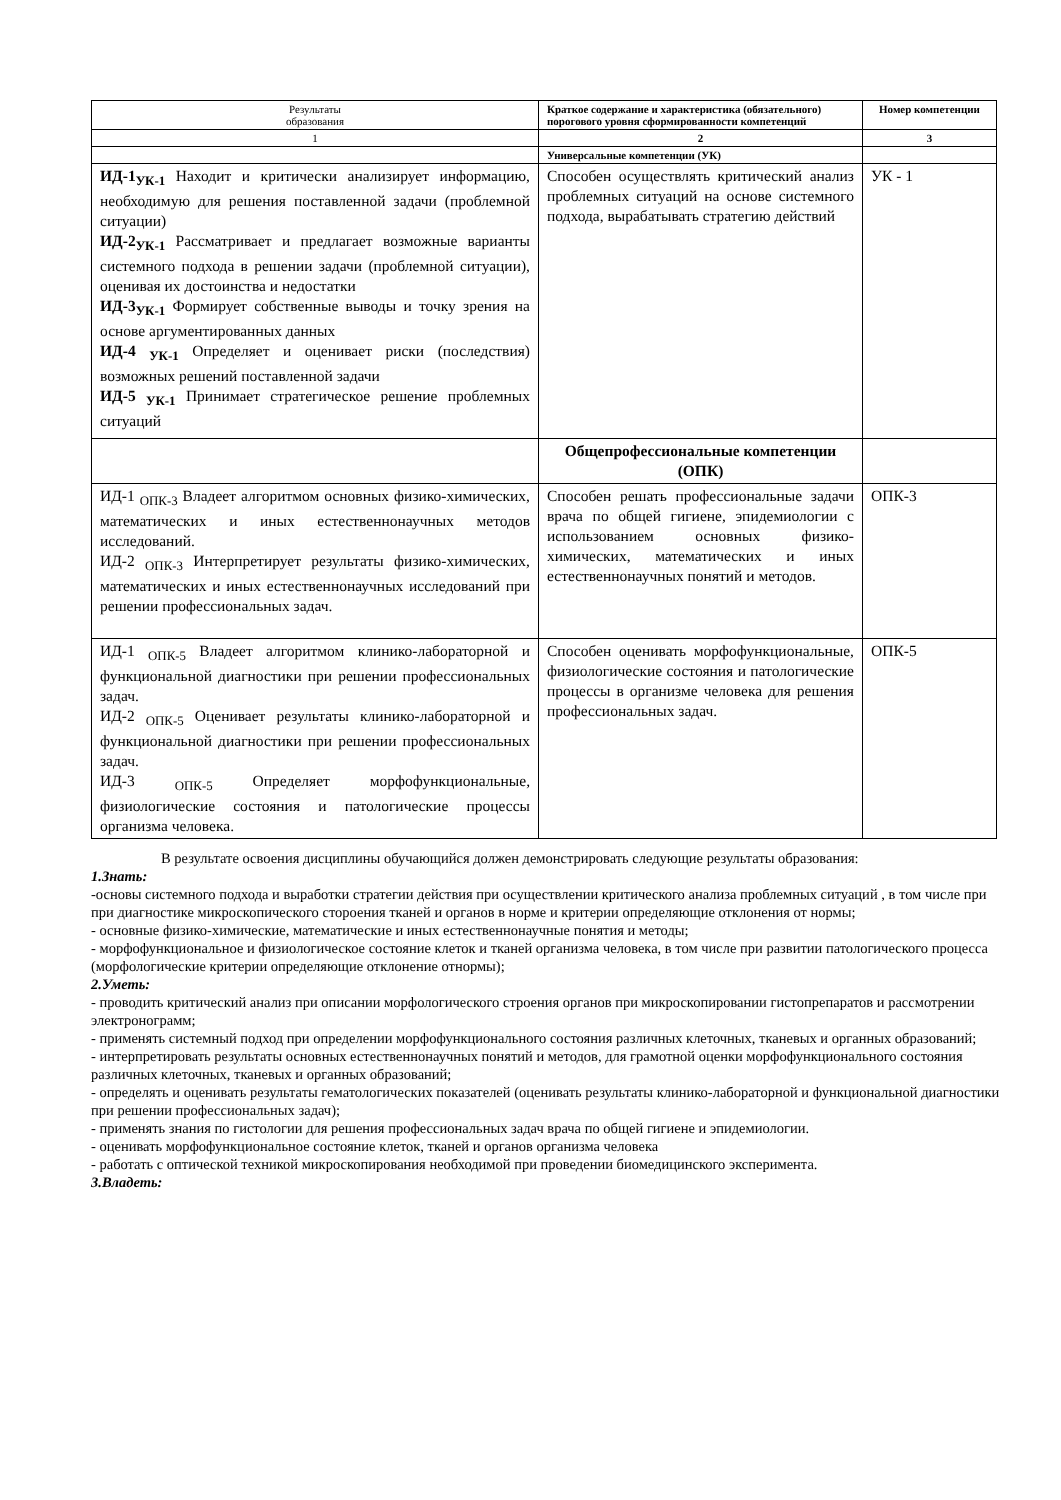| Результаты образования | Краткое содержание и характеристика (обязательного) порогового уровня сформированности компетенций | Номер компетенции |
| --- | --- | --- |
| 1 | 2 | 3 |
| | Универсальные компетенции (УК) | |
| ИД-1<sub>УК-1</sub> Находит и критически анализирует информацию, необходимую для решения поставленной задачи (проблемной ситуации) ИД-2<sub>УК-1</sub> Рассматривает и предлагает возможные варианты системного подхода в решении задачи (проблемной ситуации), оценивая их достоинства и недостатки ИД-3<sub>УК-1</sub> Формирует собственные выводы и точку зрения на основе аргументированных данных ИД-4 <sub>УК-1</sub> Определяет и оценивает риски (последствия) возможных решений поставленной задачи ИД-5 <sub>УК-1</sub> Принимает стратегическое решение проблемных ситуаций | Способен осуществлять критический анализ проблемных ситуаций на основе системного подхода, вырабатывать стратегию действий | УК - 1 |
| | Общепрофессиональные компетенции (ОПК) | |
| ИД-1 <sub>ОПК-3</sub> Владеет алгоритмом основных физико-химических, математических и иных естественнонаучных методов исследований. ИД-2 <sub>ОПК-3</sub> Интерпретирует результаты физико-химических, математических и иных естественнонаучных исследований при решении профессиональных задач. | Способен решать профессиональные задачи врача по общей гигиене, эпидемиологии с использованием основных физико-химических, математических и иных естественнонаучных понятий и методов. | ОПК-3 |
| ИД-1 <sub>ОПК-5</sub> Владеет алгоритмом клинико-лабораторной и функциональной диагностики при решении профессиональных задач. ИД-2 <sub>ОПК-5</sub> Оценивает результаты клинико-лабораторной и функциональной диагностики при решении профессиональных задач. ИД-3 <sub>ОПК-5</sub> Определяет морфофункциональные, физиологические состояния и патологические процессы организма человека. | Способен оценивать морфофункциональные, физиологические состояния и патологические процессы в организме человека для решения профессиональных задач. | ОПК-5 |
В результате освоения дисциплины обучающийся должен демонстрировать следующие результаты образования:
1.Знать:
-основы системного подхода и выработки стратегии действия при осуществлении критического анализа проблемных ситуаций , в том числе при при диагностике микроскопического стороения тканей и органов в норме и критерии определяющие отклонения от нормы;
- основные физико-химические, математические и иных естественнонаучные понятия и методы;
- морфофункциональное и физиологическое состояние клеток и тканей организма человека, в том числе при развитии патологического процесса (морфологические критерии определяющие отклонение отнормы);
2.Уметь:
- проводить критический анализ при описании морфологического строения органов при микроскопировании гистопрепаратов и рассмотрении электронограмм;
- применять системный подход при определении морфофункционального состояния различных клеточных, тканевых и органных образований;
- интерпретировать результаты основных естественнонаучных понятий и методов, для грамотной оценки морфофункционального состояния различных клеточных, тканевых и органных образований;
- определять и оценивать результаты гематологических показателей (оценивать результаты клинико-лабораторной и функциональной диагностики при решении профессиональных задач);
- применять знания по гистологии для решения профессиональных задач врача по общей гигиене и эпидемиологии.
- оценивать морфофункциональное состояние клеток, тканей и органов организма человека
- работать с оптической техникой микроскопирования необходимой при проведении биомедицинского эксперимента.
3.Владеть: